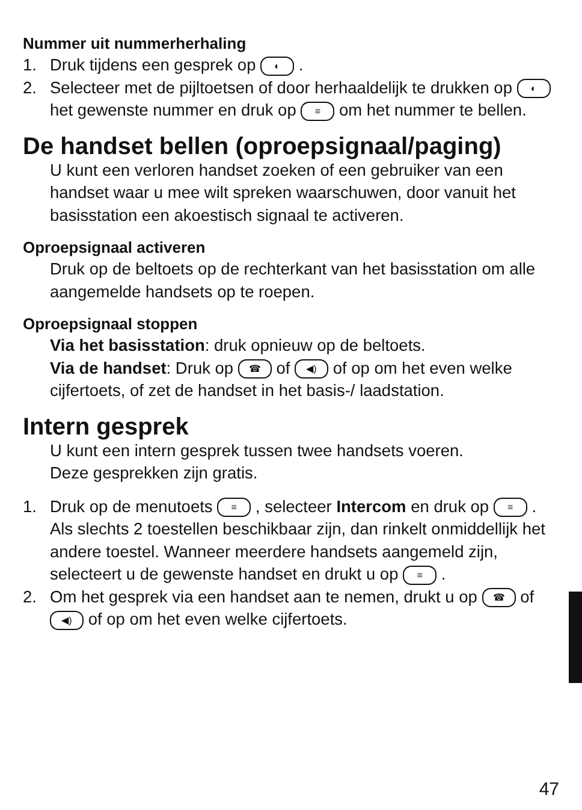Nummer uit nummerherhaling
1. Druk tijdens een gesprek op ◐ .
2. Selecteer met de pijltoetsen of door herhaaldelijk te drukken op ◐ het gewenste nummer en druk op ≡ om het nummer te bellen.
De handset bellen (oproepsignaal/paging)
U kunt een verloren handset zoeken of een gebruiker van een handset waar u mee wilt spreken waarschuwen, door vanuit het basisstation een akoestisch signaal te activeren.
Oproepsignaal activeren
Druk op de beltoets op de rechterkant van het basisstation om alle aangemelde handsets op te roepen.
Oproepsignaal stoppen
Via het basisstation: druk opnieuw op de beltoets.
Via de handset: Druk op ☎ of ◀) of op om het even welke cijfertoets, of zet de handset in het basis-/ laadstation.
Intern gesprek
U kunt een intern gesprek tussen twee handsets voeren.
Deze gesprekken zijn gratis.
1. Druk op de menutoets ≡ , selecteer Intercom en druk op ≡ .
Als slechts 2 toestellen beschikbaar zijn, dan rinkelt onmiddellijk het andere toestel. Wanneer meerdere handsets aangemeld zijn, selecteert u de gewenste handset en drukt u op ≡ .
2. Om het gesprek via een handset aan te nemen, drukt u op ☎ of ◀) of op om het even welke cijfertoets.
47